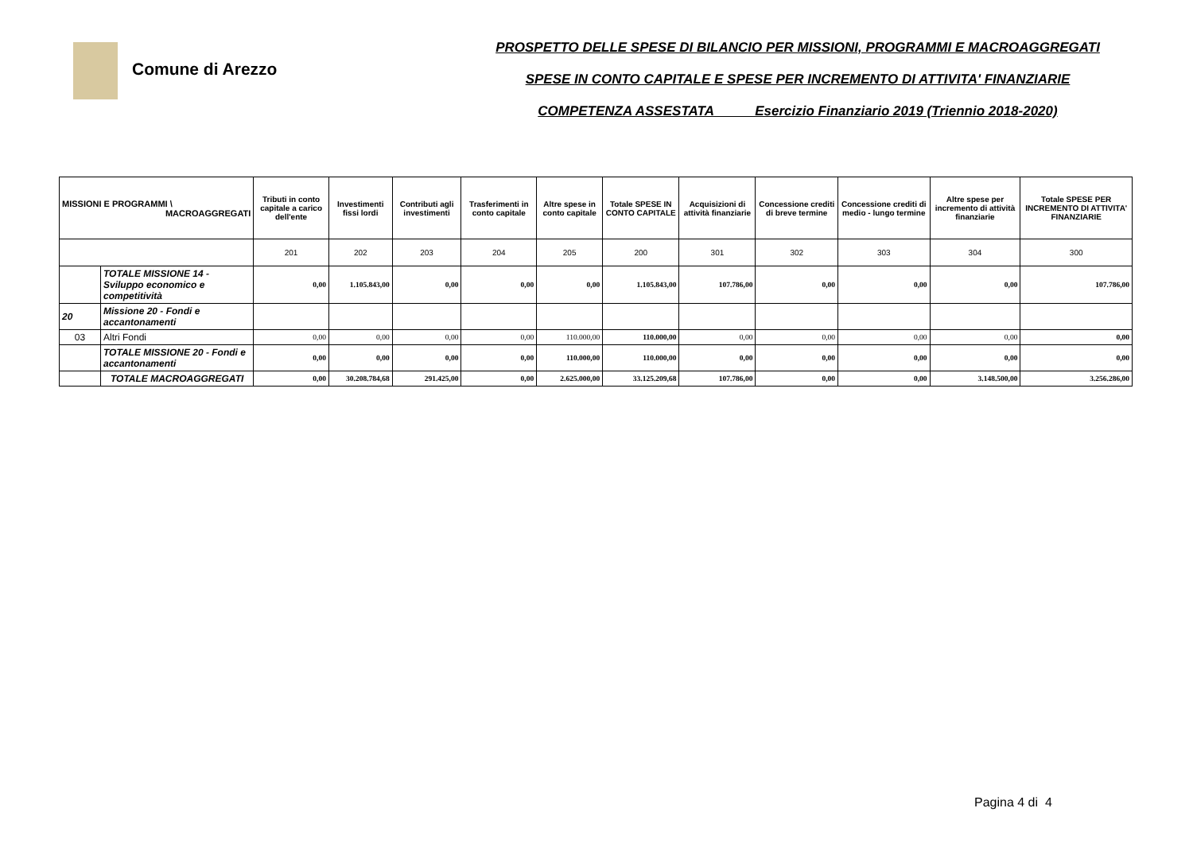Comune di Arezzo
PROSPETTO DELLE SPESE DI BILANCIO PER MISSIONI, PROGRAMMI E MACROAGGREGATI
SPESE IN CONTO CAPITALE E SPESE PER INCREMENTO DI ATTIVITA' FINANZIARIE
COMPETENZA ASSESTATA Esercizio Finanziario 2019 (Triennio 2018-2020)
| MISSIONI E PROGRAMMI \ MACROAGGREGATI | | Tributi in conto capitale a carico dell'ente | Investimenti fissi lordi | Contributi agli investimenti | Trasferimenti in conto capitale | Altre spese in conto capitale | Totale SPESE IN CONTO CAPITALE | Acquisizioni di attività finanziarie | Concessione crediti di breve termine | Concessione crediti di medio - lungo termine | Altre spese per incremento di attività finanziarie | Totale SPESE PER INCREMENTO DI ATTIVITA' FINANZIARIE |
| --- | --- | --- | --- | --- | --- | --- | --- | --- | --- | --- | --- | --- |
| | | 201 | 202 | 203 | 204 | 205 | 200 | 301 | 302 | 303 | 304 | 300 |
| | TOTALE MISSIONE 14 - Sviluppo economico e competitività | 0,00 | 1.105.843,00 | 0,00 | 0,00 | 0,00 | 1.105.843,00 | 107.786,00 | 0,00 | 0,00 | 0,00 | 107.786,00 |
| 20 | Missione 20 - Fondi e accantonamenti | | | | | | | | | | | |
| 03 | Altri Fondi | 0,00 | 0,00 | 0,00 | 0,00 | 110.000,00 | 110.000,00 | 0,00 | 0,00 | 0,00 | 0,00 | 0,00 |
| | TOTALE MISSIONE 20 - Fondi e accantonamenti | 0,00 | 0,00 | 0,00 | 0,00 | 110.000,00 | 110.000,00 | 0,00 | 0,00 | 0,00 | 0,00 | 0,00 |
| | TOTALE MACROAGGREGATI | 0,00 | 30.208.784,68 | 291.425,00 | 0,00 | 2.625.000,00 | 33.125.209,68 | 107.786,00 | 0,00 | 0,00 | 3.148.500,00 | 3.256.286,00 |
Pagina 4 di 4